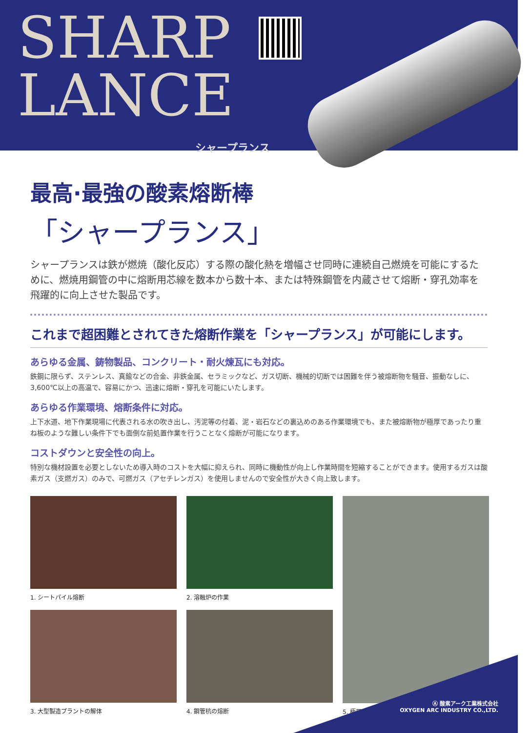SHARP
LANCE
シャープランス
最高·最強の酸素熔断棒
「シャープランス」
シャープランスは鉄が燃焼（酸化反応）する際の酸化熱を増幅させ同時に連続自己燃焼を可能にするために、燃焼用鋼管の中に熔断用芯線を数本から数十本、または特殊鋼管を内蔵させて熔断・穿孔効率を飛躍的に向上させた製品です。
これまで超困難とされてきた熔断作業を「シャープランス」が可能にします。
あらゆる金属、鋳物製品、コンクリート・耐火煉瓦にも対応。
鉄鋼に限らず、ステンレス、真鍮などの合金、非鉄金属、セラミックなど、ガス切断、機械的切断では困難を伴う被熔断物を騒音、振動なしに、3,600℃以上の高温で、容易にかつ、迅速に熔断・穿孔を可能にいたします。
あらゆる作業環境、熔断条件に対応。
上下水道、地下作業現場に代表される水の吹き出し、汚泥等の付着、泥・岩石などの裏込めのある作業環境でも、また被熔断物が極厚であったり重ね板のような難しい条件下でも面倒な前処置作業を行うことなく熔断が可能になります。
コストダウンと安全性の向上。
特別な機材設置を必要としないため導入時のコストを大幅に抑えられ、同時に機動性が向上し作業時間を短縮することができます。使用するガスは酸素ガス（支燃ガス）のみで、可燃ガス（アセチレンガス）を使用しませんので安全性が大きく向上致します。
1. シートパイル熔断
2. 溶融炉の作業
5. 極厚ステンレススラグの熔断
3. 大型製造プラントの解体
4. 鋼管杭の熔断
Ⓐ 酸素アーク工業株式会社
OXYGEN ARC INDUSTRY CO.,LTD.